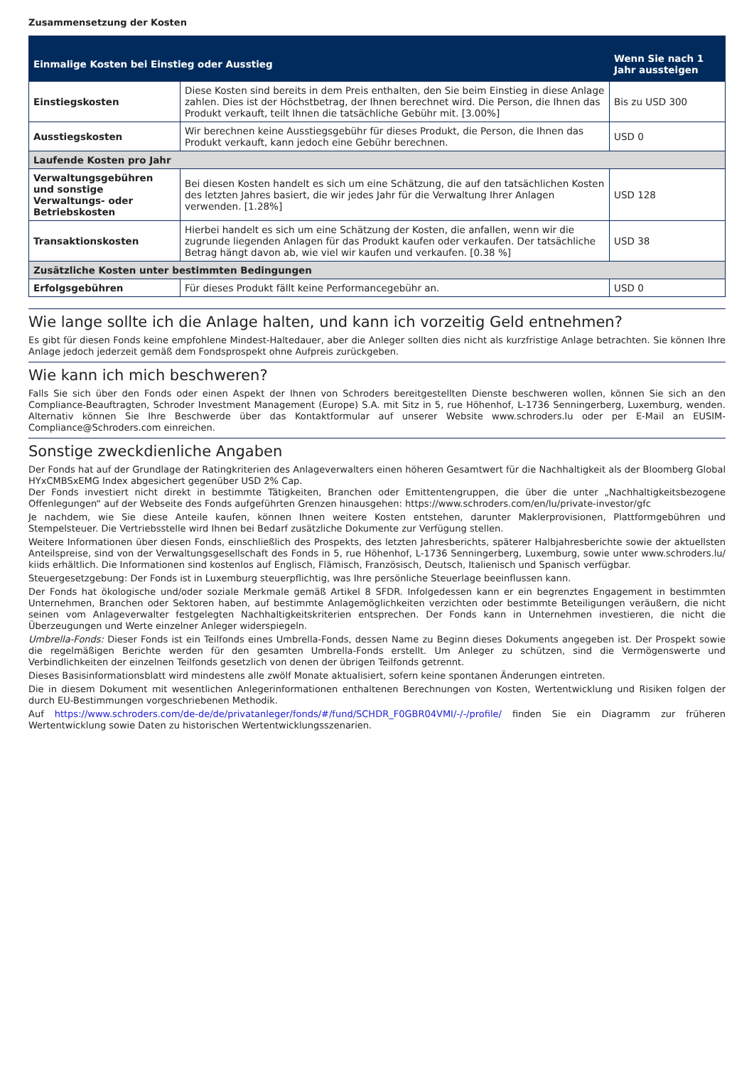Zusammensetzung der Kosten
| Einmalige Kosten bei Einstieg oder Ausstieg | | Wenn Sie nach 1 Jahr aussteigen |
| --- | --- | --- |
| Einstiegskosten | Diese Kosten sind bereits in dem Preis enthalten, den Sie beim Einstieg in diese Anlage zahlen. Dies ist der Höchstbetrag, der Ihnen berechnet wird. Die Person, die Ihnen das Produkt verkauft, teilt Ihnen die tatsächliche Gebühr mit. [3.00%] | Bis zu USD 300 |
| Ausstiegskosten | Wir berechnen keine Ausstiegsgebühr für dieses Produkt, die Person, die Ihnen das Produkt verkauft, kann jedoch eine Gebühr berechnen. | USD 0 |
| Laufende Kosten pro Jahr | | |
| Verwaltungsgebühren und sonstige Verwaltungs- oder Betriebskosten | Bei diesen Kosten handelt es sich um eine Schätzung, die auf den tatsächlichen Kosten des letzten Jahres basiert, die wir jedes Jahr für die Verwaltung Ihrer Anlagen verwenden. [1.28%] | USD 128 |
| Transaktionskosten | Hierbei handelt es sich um eine Schätzung der Kosten, die anfallen, wenn wir die zugrunde liegenden Anlagen für das Produkt kaufen oder verkaufen. Der tatsächliche Betrag hängt davon ab, wie viel wir kaufen und verkaufen. [0.38 %] | USD 38 |
| Zusätzliche Kosten unter bestimmten Bedingungen | | |
| Erfolgsgebühren | Für dieses Produkt fällt keine Performancegebühr an. | USD 0 |
Wie lange sollte ich die Anlage halten, und kann ich vorzeitig Geld entnehmen?
Es gibt für diesen Fonds keine empfohlene Mindest-Haltedauer, aber die Anleger sollten dies nicht als kurzfristige Anlage betrachten. Sie können Ihre Anlage jedoch jederzeit gemäß dem Fondsprospekt ohne Aufpreis zurückgeben.
Wie kann ich mich beschweren?
Falls Sie sich über den Fonds oder einen Aspekt der Ihnen von Schroders bereitgestellten Dienste beschweren wollen, können Sie sich an den Compliance-Beauftragten, Schroder Investment Management (Europe) S.A. mit Sitz in 5, rue Höhenhof, L-1736 Senningerberg, Luxemburg, wenden. Alternativ können Sie Ihre Beschwerde über das Kontaktformular auf unserer Website www.schroders.lu oder per E-Mail an EUSIM-Compliance@Schroders.com einreichen.
Sonstige zweckdienliche Angaben
Der Fonds hat auf der Grundlage der Ratingkriterien des Anlageverwalters einen höheren Gesamtwert für die Nachhaltigkeit als der Bloomberg Global HYxCMBSxEMG Index abgesichert gegenüber USD 2% Cap.
Der Fonds investiert nicht direkt in bestimmte Tätigkeiten, Branchen oder Emittentengruppen, die über die unter „Nachhaltigkeitsbezogene Offenlegungen“ auf der Webseite des Fonds aufgeführten Grenzen hinausgehen: https://www.schroders.com/en/lu/private-investor/gfc
Je nachdem, wie Sie diese Anteile kaufen, können Ihnen weitere Kosten entstehen, darunter Maklerprovisionen, Plattformgebühren und Stempelsteuer. Die Vertriebsstelle wird Ihnen bei Bedarf zusätzliche Dokumente zur Verfügung stellen.
Weitere Informationen über diesen Fonds, einschließlich des Prospekts, des letzten Jahresberichts, späterer Halbjahresberichte sowie der aktuellsten Anteilspreise, sind von der Verwaltungsgesellschaft des Fonds in 5, rue Höhenhof, L-1736 Senningerberg, Luxemburg, sowie unter www.schroders.lu/ kiids erhältlich. Die Informationen sind kostenlos auf Englisch, Flämisch, Französisch, Deutsch, Italienisch und Spanisch verfügbar.
Steuergesetzgebung: Der Fonds ist in Luxemburg steuerpflichtig, was Ihre persönliche Steuerlage beeinflussen kann.
Der Fonds hat ökologische und/oder soziale Merkmale gemäß Artikel 8 SFDR. Infolgedessen kann er ein begrenztes Engagement in bestimmten Unternehmen, Branchen oder Sektoren haben, auf bestimmte Anlagemöglichkeiten verzichten oder bestimmte Beteiligungen veräußern, die nicht seinen vom Anlageverwalter festgelegten Nachhaltigkeitskriterien entsprechen. Der Fonds kann in Unternehmen investieren, die nicht die Überzeugungen und Werte einzelner Anleger widerspiegeln.
Umbrella-Fonds: Dieser Fonds ist ein Teilfonds eines Umbrella-Fonds, dessen Name zu Beginn dieses Dokuments angegeben ist. Der Prospekt sowie die regelmäßigen Berichte werden für den gesamten Umbrella-Fonds erstellt. Um Anleger zu schützen, sind die Vermögenswerte und Verbindlichkeiten der einzelnen Teilfonds gesetzlich von denen der übrigen Teilfonds getrennt.
Dieses Basisinformationsblatt wird mindestens alle zwölf Monate aktualisiert, sofern keine spontanen Änderungen eintreten.
Die in diesem Dokument mit wesentlichen Anlegerinformationen enthaltenen Berechnungen von Kosten, Wertentwicklung und Risiken folgen der durch EU-Bestimmungen vorgeschriebenen Methodik.
Auf https://www.schroders.com/de-de/de/privatanleger/fonds/#/fund/SCHDR_F0GBR04VMI/-/-/profile/ finden Sie ein Diagramm zur früheren Wertentwicklung sowie Daten zu historischen Wertentwicklungsszenarien.